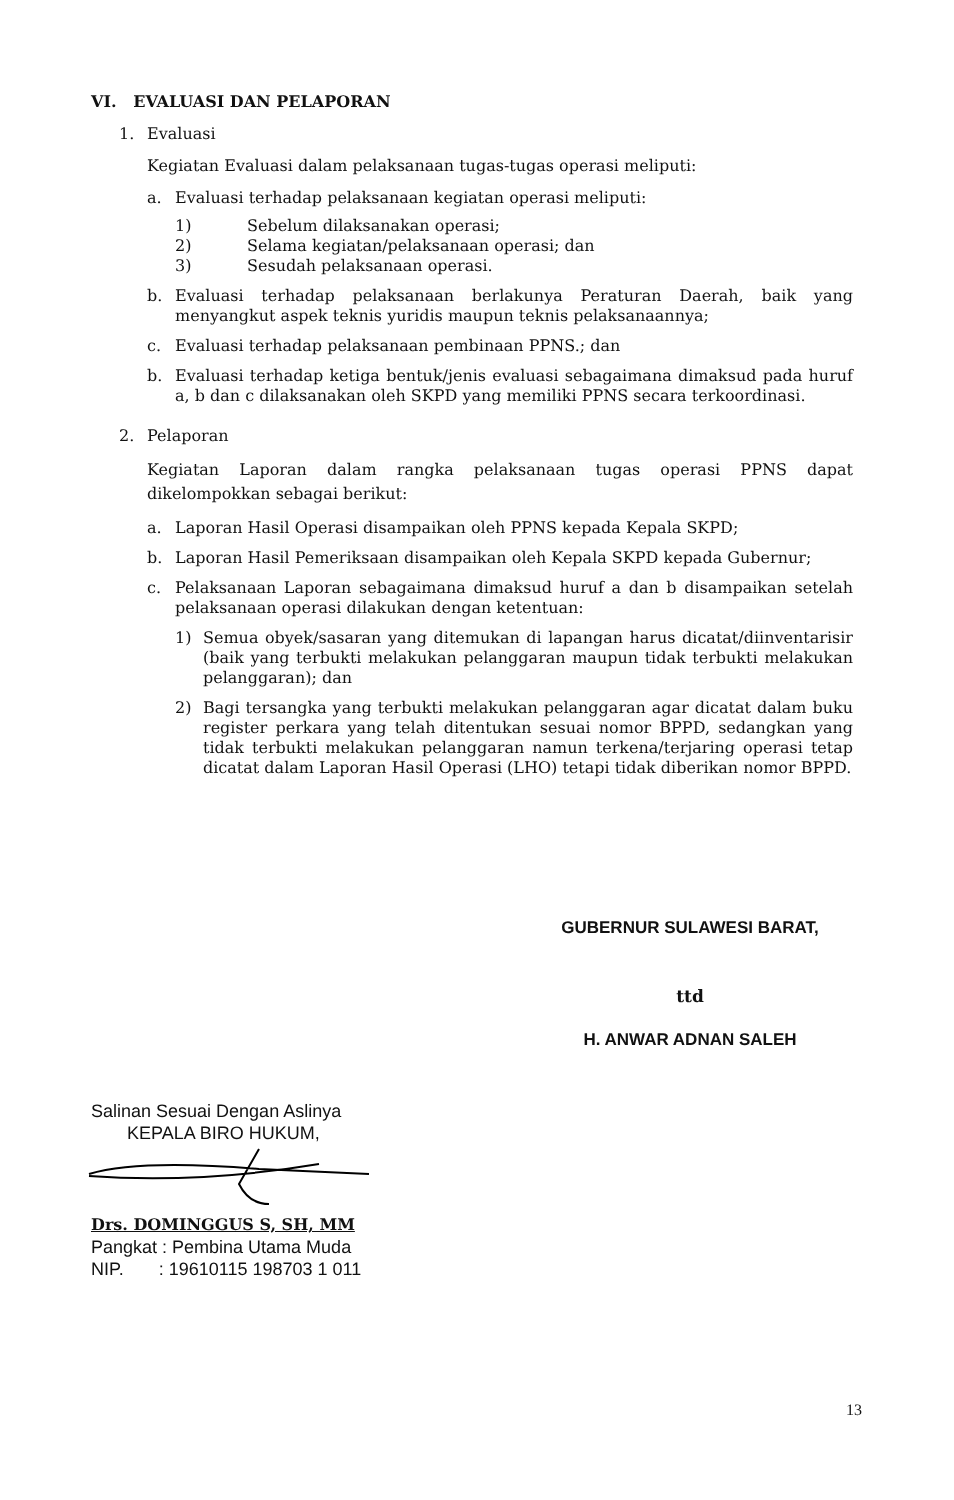VI. EVALUASI DAN PELAPORAN
1. Evaluasi
Kegiatan Evaluasi dalam pelaksanaan tugas-tugas operasi meliputi:
a. Evaluasi terhadap pelaksanaan kegiatan operasi meliputi:
1) Sebelum dilaksanakan operasi;
2) Selama kegiatan/pelaksanaan operasi; dan
3) Sesudah pelaksanaan operasi.
b. Evaluasi terhadap pelaksanaan berlakunya Peraturan Daerah, baik yang menyangkut aspek teknis yuridis maupun teknis pelaksanaannya;
c. Evaluasi terhadap pelaksanaan pembinaan PPNS.; dan
b. Evaluasi terhadap ketiga bentuk/jenis evaluasi sebagaimana dimaksud pada huruf a, b dan c dilaksanakan oleh SKPD yang memiliki PPNS secara terkoordinasi.
2. Pelaporan
Kegiatan Laporan dalam rangka pelaksanaan tugas operasi PPNS dapat dikelompokkan sebagai berikut:
a. Laporan Hasil Operasi disampaikan oleh PPNS kepada Kepala SKPD;
b. Laporan Hasil Pemeriksaan disampaikan oleh Kepala SKPD kepada Gubernur;
c. Pelaksanaan Laporan sebagaimana dimaksud huruf a dan b disampaikan setelah pelaksanaan operasi dilakukan dengan ketentuan:
1) Semua obyek/sasaran yang ditemukan di lapangan harus dicatat/diinventarisir (baik yang terbukti melakukan pelanggaran maupun tidak terbukti melakukan pelanggaran); dan
2) Bagi tersangka yang terbukti melakukan pelanggaran agar dicatat dalam buku register perkara yang telah ditentukan sesuai nomor BPPD, sedangkan yang tidak terbukti melakukan pelanggaran namun terkena/terjaring operasi tetap dicatat dalam Laporan Hasil Operasi (LHO) tetapi tidak diberikan nomor BPPD.
GUBERNUR SULAWESI BARAT,
ttd
H. ANWAR ADNAN SALEH
Salinan Sesuai Dengan Aslinya
KEPALA BIRO HUKUM,
Drs. DOMINGGUS S, SH, MM
Pangkat : Pembina Utama Muda
NIP. : 19610115 198703 1 011
13